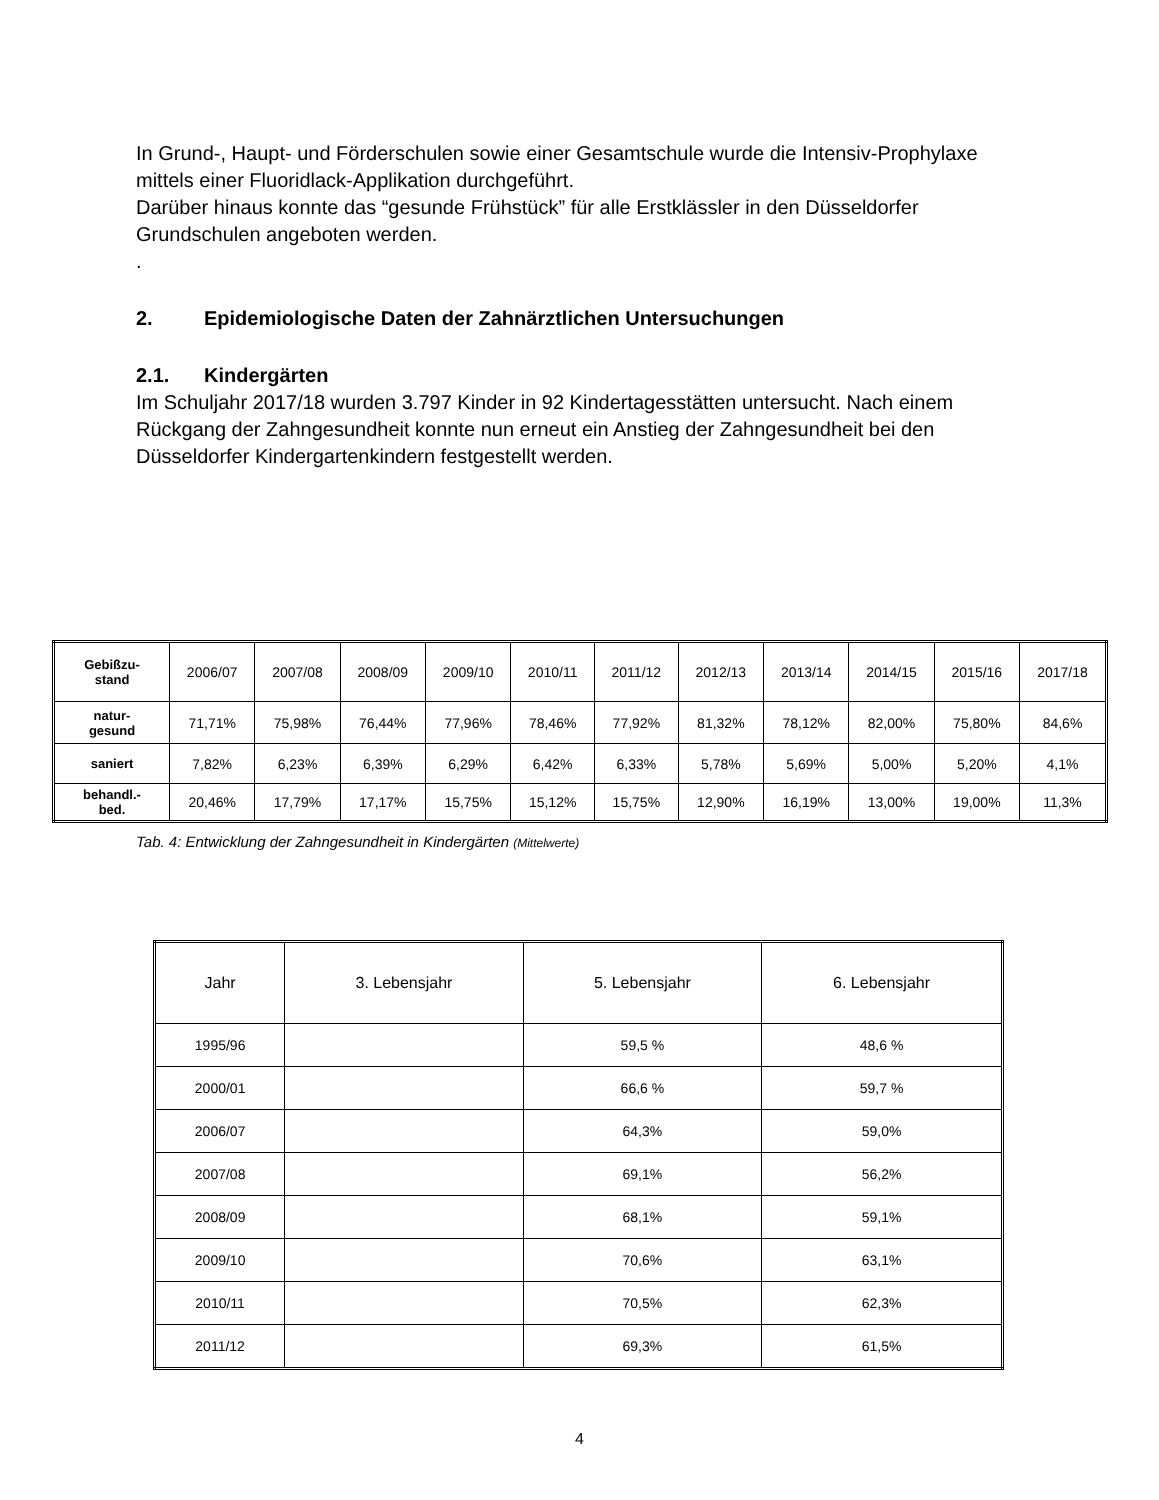In Grund-, Haupt- und Förderschulen sowie einer Gesamtschule wurde die Intensiv-Prophylaxe mittels einer Fluoridlack-Applikation durchgeführt.
Darüber hinaus konnte das “gesunde Frühstück” für alle Erstklässler in den Düsseldorfer Grundschulen angeboten werden.
.
2. Epidemiologische Daten der Zahnärztlichen Untersuchungen
2.1. Kindergärten
Im Schuljahr 2017/18 wurden 3.797 Kinder in 92 Kindertagesstätten untersucht. Nach einem Rückgang der Zahngesundheit konnte nun erneut ein Anstieg der Zahngesundheit bei den Düsseldorfer Kindergartenkindern festgestellt werden.
| Gebißzu- stand | 2006/07 | 2007/08 | 2008/09 | 2009/10 | 2010/11 | 2011/12 | 2012/13 | 2013/14 | 2014/15 | 2015/16 | 2017/18 |
| natur- gesund | 71,71% | 75,98% | 76,44% | 77,96% | 78,46% | 77,92% | 81,32% | 78,12% | 82,00% | 75,80% | 84,6% |
| saniert | 7,82% | 6,23% | 6,39% | 6,29% | 6,42% | 6,33% | 5,78% | 5,69% | 5,00% | 5,20% | 4,1% |
| behandl.- bed. | 20,46% | 17,79% | 17,17% | 15,75% | 15,12% | 15,75% | 12,90% | 16,19% | 13,00% | 19,00% | 11,3% |
Tab. 4: Entwicklung der Zahngesundheit in Kindergärten (Mittelwerte)
| Jahr | 3. Lebensjahr | 5. Lebensjahr | 6. Lebensjahr |
| 1995/96 | | 59,5 % | 48,6 % |
| 2000/01 | | 66,6 % | 59,7 % |
| 2006/07 | | 64,3% | 59,0% |
| 2007/08 | | 69,1% | 56,2% |
| 2008/09 | | 68,1% | 59,1% |
| 2009/10 | | 70,6% | 63,1% |
| 2010/11 | | 70,5% | 62,3% |
| 2011/12 | | 69,3% | 61,5% |
4